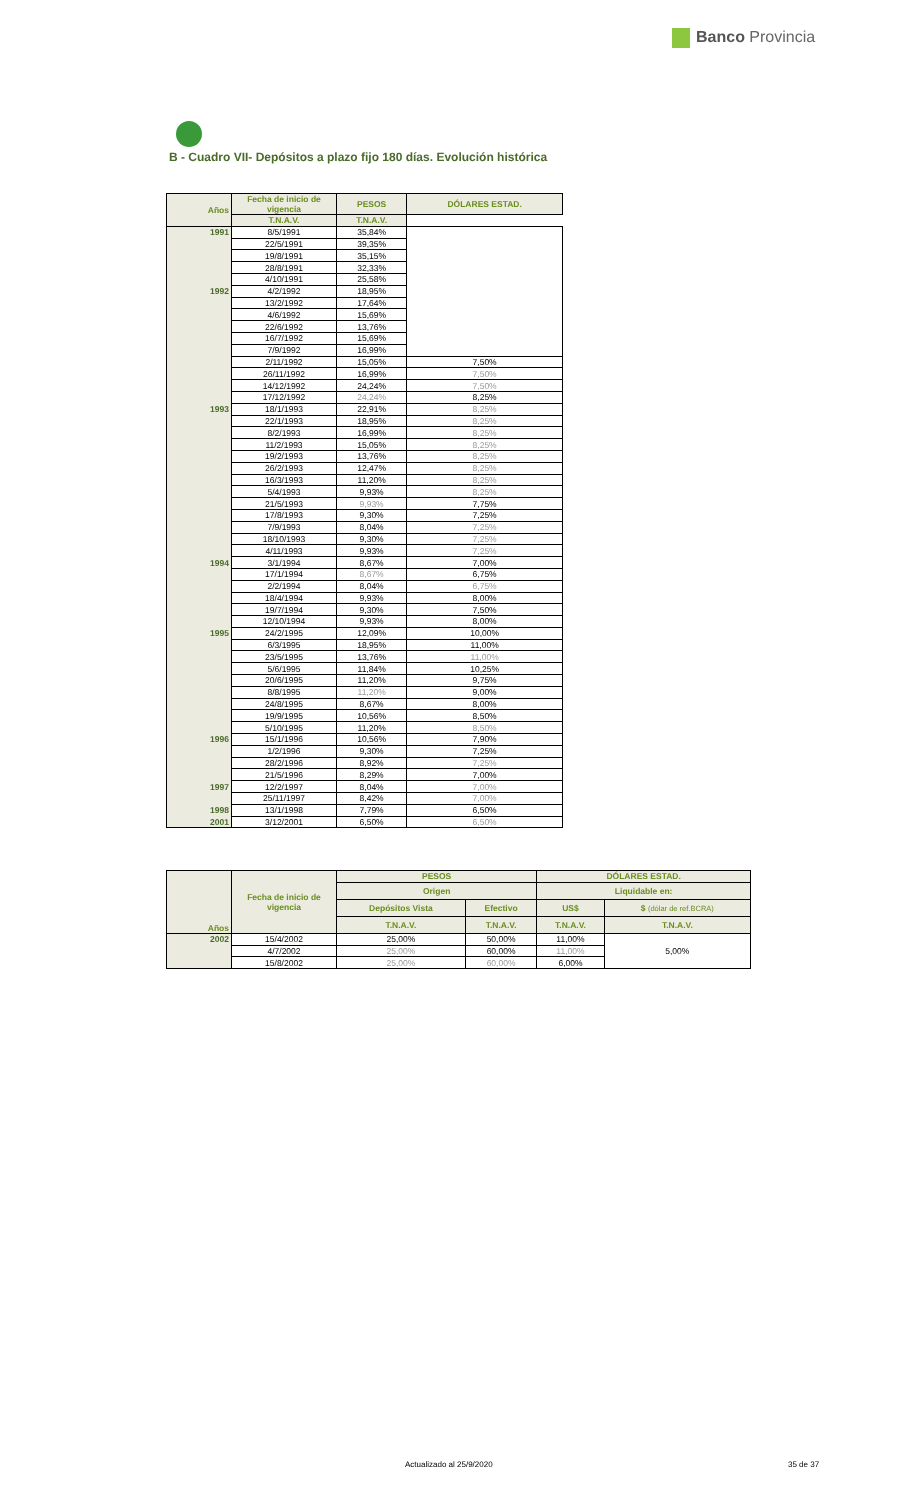Banco Provincia
B - Cuadro VII- Depósitos a plazo fijo 180 días. Evolución histórica
| Años | Fecha de inicio de vigencia | PESOS | DÓLARES ESTAD. |
| --- | --- | --- | --- |
| | T.N.A.V. | T.N.A.V. | |
| 1991 | 8/5/1991 | 35,84% | |
| | 22/5/1991 | 39,35% | |
| | 19/8/1991 | 35,15% | |
| | 28/8/1991 | 32,33% | |
| | 4/10/1991 | 25,58% | |
| 1992 | 4/2/1992 | 18,95% | |
| | 13/2/1992 | 17,64% | |
| | 4/6/1992 | 15,69% | |
| | 22/6/1992 | 13,76% | |
| | 16/7/1992 | 15,69% | |
| | 7/9/1992 | 16,99% | |
| | 2/11/1992 | 15,05% | 7,50% |
| | 26/11/1992 | 16,99% | 7,50% |
| | 14/12/1992 | 24,24% | 7,50% |
| | 17/12/1992 | 24,24% | 8,25% |
| 1993 | 18/1/1993 | 22,91% | 8,25% |
| | 22/1/1993 | 18,95% | 8,25% |
| | 8/2/1993 | 16,99% | 8,25% |
| | 11/2/1993 | 15,05% | 8,25% |
| | 19/2/1993 | 13,76% | 8,25% |
| | 26/2/1993 | 12,47% | 8,25% |
| | 16/3/1993 | 11,20% | 8,25% |
| | 5/4/1993 | 9,93% | 8,25% |
| | 21/5/1993 | 9,93% | 7,75% |
| | 17/8/1993 | 9,30% | 7,25% |
| | 7/9/1993 | 8,04% | 7,25% |
| | 18/10/1993 | 9,30% | 7,25% |
| | 4/11/1993 | 9,93% | 7,25% |
| 1994 | 3/1/1994 | 8,67% | 7,00% |
| | 17/1/1994 | 8,67% | 6,75% |
| | 2/2/1994 | 8,04% | 6,75% |
| | 18/4/1994 | 9,93% | 8,00% |
| | 19/7/1994 | 9,30% | 7,50% |
| | 12/10/1994 | 9,93% | 8,00% |
| 1995 | 24/2/1995 | 12,09% | 10,00% |
| | 6/3/1995 | 18,95% | 11,00% |
| | 23/5/1995 | 13,76% | 11,00% |
| | 5/6/1995 | 11,84% | 10,25% |
| | 20/6/1995 | 11,20% | 9,75% |
| | 8/8/1995 | 11,20% | 9,00% |
| | 24/8/1995 | 8,67% | 8,00% |
| | 19/9/1995 | 10,56% | 8,50% |
| | 5/10/1995 | 11,20% | 8,50% |
| 1996 | 15/1/1996 | 10,56% | 7,90% |
| | 1/2/1996 | 9,30% | 7,25% |
| | 28/2/1996 | 8,92% | 7,25% |
| | 21/5/1996 | 8,29% | 7,00% |
| 1997 | 12/2/1997 | 8,04% | 7,00% |
| | 25/11/1997 | 8,42% | 7,00% |
| 1998 | 13/1/1998 | 7,79% | 6,50% |
| 2001 | 3/12/2001 | 6,50% | 6,50% |
| Años | Fecha de inicio de vigencia | PESOS | | DÓLARES ESTAD. | |
| --- | --- | --- | --- | --- | --- |
| | | Origen | | Liquidable en: | |
| | | Depósitos Vista | Efectivo | US$ | $ (dólar de ref.BCRA) |
| | | T.N.A.V. | T.N.A.V. | T.N.A.V. | T.N.A.V. |
| 2002 | 15/4/2002 | 25,00% | 50,00% | 11,00% | 5,00% |
| | 4/7/2002 | 25,00% | 60,00% | 11,00% | |
| | 15/8/2002 | 25,00% | 60,00% | 6,00% | |
Actualizado al 25/9/2020 35 de 37